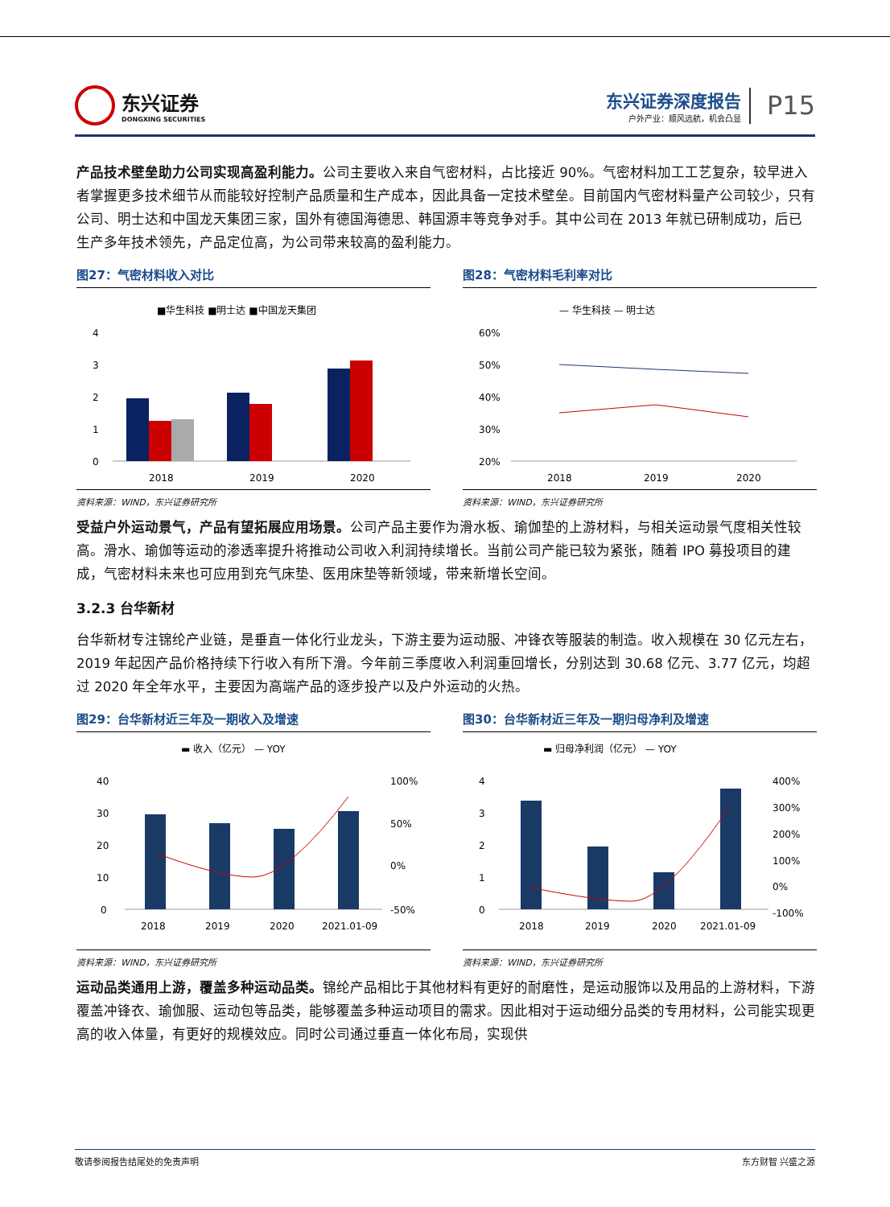东兴证券
DONGXING SECURITIES
东兴证券深度报告
户外产业：顺风远航，机会凸显
P15
产品技术壁垒助力公司实现高盈利能力。公司主要收入来自气密材料，占比接近 90%。气密材料加工工艺复杂，较早进入者掌握更多技术细节从而能较好控制产品质量和生产成本，因此具备一定技术壁垒。目前国内气密材料量产公司较少，只有公司、明士达和中国龙天集团三家，国外有德国海德思、韩国源丰等竞争对手。其中公司在 2013 年就已研制成功，后已生产多年技术领先，产品定位高，为公司带来较高的盈利能力。
图27：气密材料收入对比
■华生科技 ■明士达 ■中国龙天集团
4
3
2
1
0
2018
2019
2020
资料来源：WIND，东兴证券研究所
图28：气密材料毛利率对比
— 华生科技 — 明士达
60%
50%
40%
30%
20%
2018
2019
2020
资料来源：WIND，东兴证券研究所
受益户外运动景气，产品有望拓展应用场景。公司产品主要作为滑水板、瑜伽垫的上游材料，与相关运动景气度相关性较高。滑水、瑜伽等运动的渗透率提升将推动公司收入利润持续增长。当前公司产能已较为紧张，随着 IPO 募投项目的建成，气密材料未来也可应用到充气床垫、医用床垫等新领域，带来新增长空间。
3.2.3 台华新材
台华新材专注锦纶产业链，是垂直一体化行业龙头，下游主要为运动服、冲锋衣等服装的制造。收入规模在 30 亿元左右，2019 年起因产品价格持续下行收入有所下滑。今年前三季度收入利润重回增长，分别达到 30.68 亿元、3.77 亿元，均超过 2020 年全年水平，主要因为高端产品的逐步投产以及户外运动的火热。
图29：台华新材近三年及一期收入及增速
▬ 收入（亿元） — YOY
40
30
20
10
0
100%
50%
0%
-50%
2018
2019
2020
2021.01-09
资料来源：WIND，东兴证券研究所
图30：台华新材近三年及一期归母净利及增速
▬ 归母净利润（亿元） — YOY
4
3
2
1
0
400%
300%
200%
100%
0%
-100%
2018
2019
2020
2021.01-09
资料来源：WIND，东兴证券研究所
运动品类通用上游，覆盖多种运动品类。锦纶产品相比于其他材料有更好的耐磨性，是运动服饰以及用品的上游材料，下游覆盖冲锋衣、瑜伽服、运动包等品类，能够覆盖多种运动项目的需求。因此相对于运动细分品类的专用材料，公司能实现更高的收入体量，有更好的规模效应。同时公司通过垂直一体化布局，实现供
敬请参阅报告结尾处的免责声明 东方财智 兴盛之源